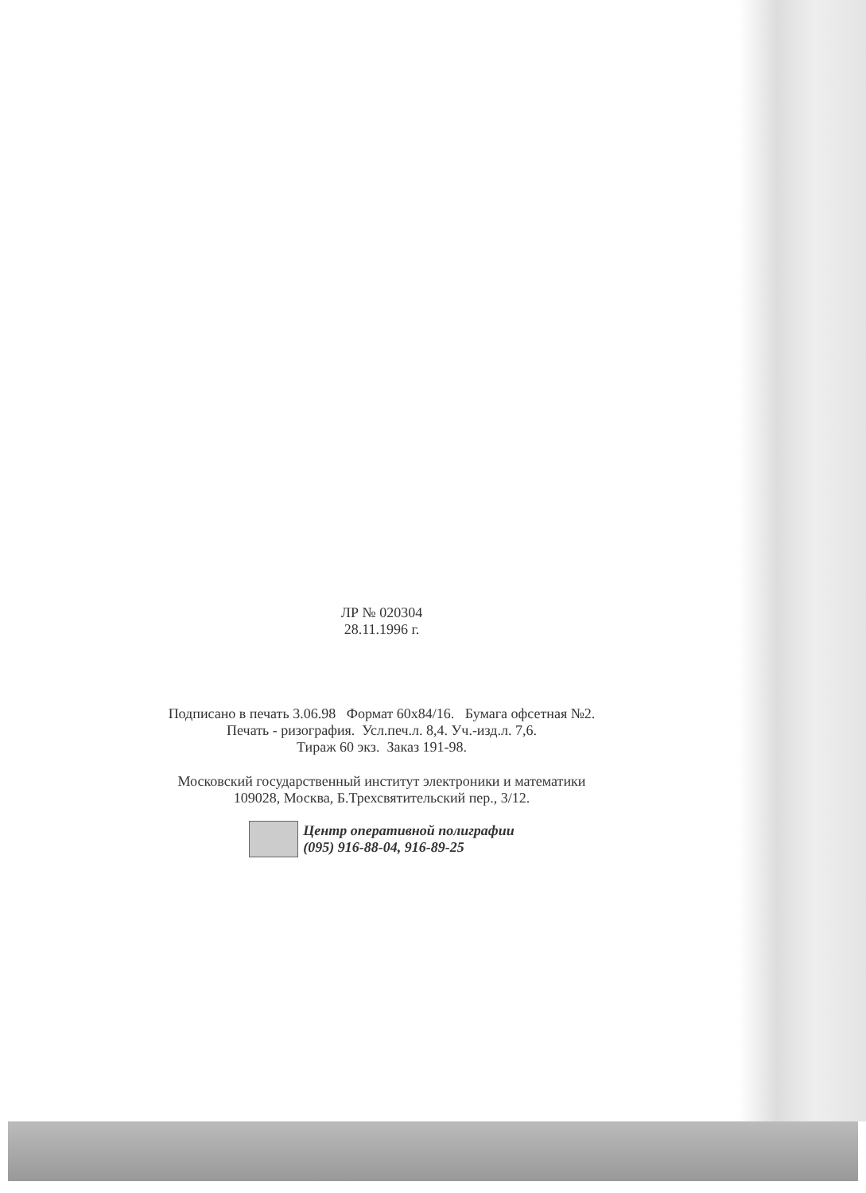ЛР № 020304
28.11.1996 г.
Подписано в печать 3.06.98 Формат 60x84/16. Бумага офсетная №2.
Печать - ризография. Усл.печ.л. 8,4. Уч.-изд.л. 7,6.
Тираж 60 экз. Заказ 191-98.
Московский государственный институт электроники и математики
109028, Москва, Б.Трехсвятительский пер., 3/12.
Центр оперативной полиграфии
(095) 916-88-04, 916-89-25